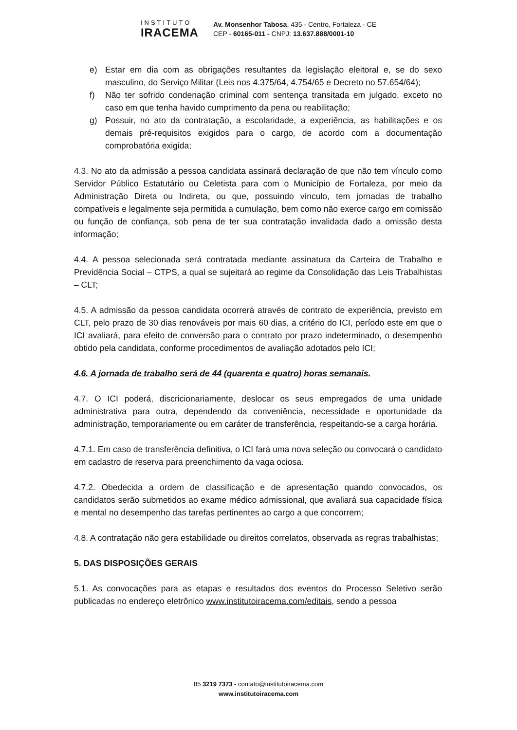INSTITUTO
IRACEMA
Av. Monsenhor Tabosa, 435 - Centro, Fortaleza - CE
CEP - 60165-011 - CNPJ: 13.637.888/0001-10
e) Estar em dia com as obrigações resultantes da legislação eleitoral e, se do sexo masculino, do Serviço Militar (Leis nos 4.375/64, 4.754/65 e Decreto no 57.654/64);
f) Não ter sofrido condenação criminal com sentença transitada em julgado, exceto no caso em que tenha havido cumprimento da pena ou reabilitação;
g) Possuir, no ato da contratação, a escolaridade, a experiência, as habilitações e os demais pré-requisitos exigidos para o cargo, de acordo com a documentação comprobatória exigida;
4.3. No ato da admissão a pessoa candidata assinará declaração de que não tem vínculo como Servidor Público Estatutário ou Celetista para com o Município de Fortaleza, por meio da Administração Direta ou Indireta, ou que, possuindo vínculo, tem jornadas de trabalho compatíveis e legalmente seja permitida a cumulação, bem como não exerce cargo em comissão ou função de confiança, sob pena de ter sua contratação invalidada dado a omissão desta informação;
4.4. A pessoa selecionada será contratada mediante assinatura da Carteira de Trabalho e Previdência Social – CTPS, a qual se sujeitará ao regime da Consolidação das Leis Trabalhistas – CLT;
4.5. A admissão da pessoa candidata ocorrerá através de contrato de experiência, previsto em CLT, pelo prazo de 30 dias renováveis por mais 60 dias, a critério do ICI, período este em que o ICI avaliará, para efeito de conversão para o contrato por prazo indeterminado, o desempenho obtido pela candidata, conforme procedimentos de avaliação adotados pelo ICI;
4.6. A jornada de trabalho será de 44 (quarenta e quatro) horas semanais.
4.7. O ICI poderá, discricionariamente, deslocar os seus empregados de uma unidade administrativa para outra, dependendo da conveniência, necessidade e oportunidade da administração, temporariamente ou em caráter de transferência, respeitando-se a carga horária.
4.7.1. Em caso de transferência definitiva, o ICI fará uma nova seleção ou convocará o candidato em cadastro de reserva para preenchimento da vaga ociosa.
4.7.2. Obedecida a ordem de classificação e de apresentação quando convocados, os candidatos serão submetidos ao exame médico admissional, que avaliará sua capacidade física e mental no desempenho das tarefas pertinentes ao cargo a que concorrem;
4.8. A contratação não gera estabilidade ou direitos correlatos, observada as regras trabalhistas;
5. DAS DISPOSIÇÕES GERAIS
5.1. As convocações para as etapas e resultados dos eventos do Processo Seletivo serão publicadas no endereço eletrônico www.institutoiracema.com/editais, sendo a pessoa
85 3219 7373 - contato@institutoiracema.com
www.institutoiracema.com